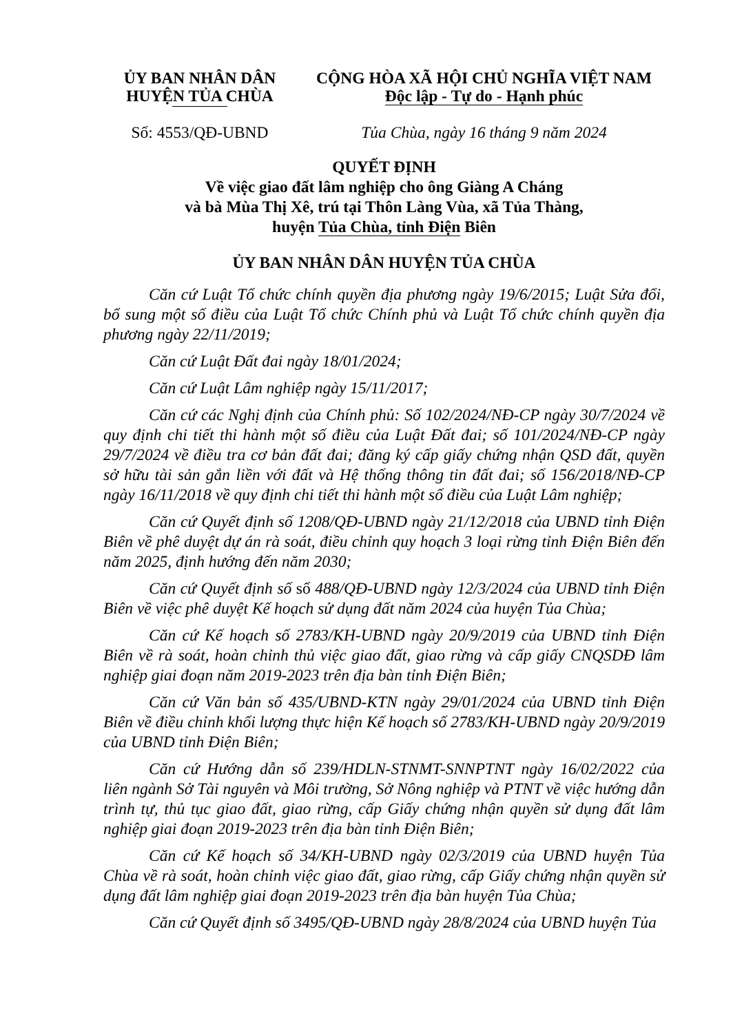ỦY BAN NHÂN DÂN
HUYỆN TỦA CHÙA
CỘNG HÒA XÃ HỘI CHỦ NGHĨA VIỆT NAM
Độc lập - Tự do - Hạnh phúc
Số: 4553/QĐ-UBND Tủa Chùa, ngày 16 tháng 9 năm 2024
QUYẾT ĐỊNH
Về việc giao đất lâm nghiệp cho ông Giàng A Cháng
và bà Mùa Thị Xê, trú tại Thôn Làng Vùa, xã Tủa Thàng,
huyện Tủa Chùa, tỉnh Điện Biên
ỦY BAN NHÂN DÂN HUYỆN TỦA CHÙA
Căn cứ Luật Tổ chức chính quyền địa phương ngày 19/6/2015; Luật Sửa đổi, bổ sung một số điều của Luật Tổ chức Chính phủ và Luật Tổ chức chính quyền địa phương ngày 22/11/2019;
Căn cứ Luật Đất đai ngày 18/01/2024;
Căn cứ Luật Lâm nghiệp ngày 15/11/2017;
Căn cứ các Nghị định của Chính phủ: Số 102/2024/NĐ-CP ngày 30/7/2024 về quy định chi tiết thi hành một số điều của Luật Đất đai; số 101/2024/NĐ-CP ngày 29/7/2024 về điều tra cơ bản đất đai; đăng ký cấp giấy chứng nhận QSD đất, quyền sở hữu tài sản gắn liền với đất và Hệ thống thông tin đất đai; số 156/2018/NĐ-CP ngày 16/11/2018 về quy định chi tiết thi hành một số điều của Luật Lâm nghiệp;
Căn cứ Quyết định số 1208/QĐ-UBND ngày 21/12/2018 của UBND tỉnh Điện Biên về phê duyệt dự án rà soát, điều chỉnh quy hoạch 3 loại rừng tỉnh Điện Biên đến năm 2025, định hướng đến năm 2030;
Căn cứ Quyết định số số 488/QĐ-UBND ngày 12/3/2024 của UBND tỉnh Điện Biên về việc phê duyệt Kế hoạch sử dụng đất năm 2024 của huyện Tủa Chùa;
Căn cứ Kế hoạch số 2783/KH-UBND ngày 20/9/2019 của UBND tỉnh Điện Biên về rà soát, hoàn chỉnh thủ việc giao đất, giao rừng và cấp giấy CNQSDĐ lâm nghiệp giai đoạn năm 2019-2023 trên địa bàn tỉnh Điện Biên;
Căn cứ Văn bản số 435/UBND-KTN ngày 29/01/2024 của UBND tỉnh Điện Biên về điều chỉnh khối lượng thực hiện Kế hoạch số 2783/KH-UBND ngày 20/9/2019 của UBND tỉnh Điện Biên;
Căn cứ Hướng dẫn số 239/HDLN-STNMT-SNNPTNT ngày 16/02/2022 của liên ngành Sở Tài nguyên và Môi trường, Sở Nông nghiệp và PTNT về việc hướng dẫn trình tự, thủ tục giao đất, giao rừng, cấp Giấy chứng nhận quyền sử dụng đất lâm nghiệp giai đoạn 2019-2023 trên địa bàn tỉnh Điện Biên;
Căn cứ Kế hoạch số 34/KH-UBND ngày 02/3/2019 của UBND huyện Tủa Chùa về rà soát, hoàn chỉnh việc giao đất, giao rừng, cấp Giấy chứng nhận quyền sử dụng đất lâm nghiệp giai đoạn 2019-2023 trên địa bàn huyện Tủa Chùa;
Căn cứ Quyết định số 3495/QĐ-UBND ngày 28/8/2024 của UBND huyện Tủa